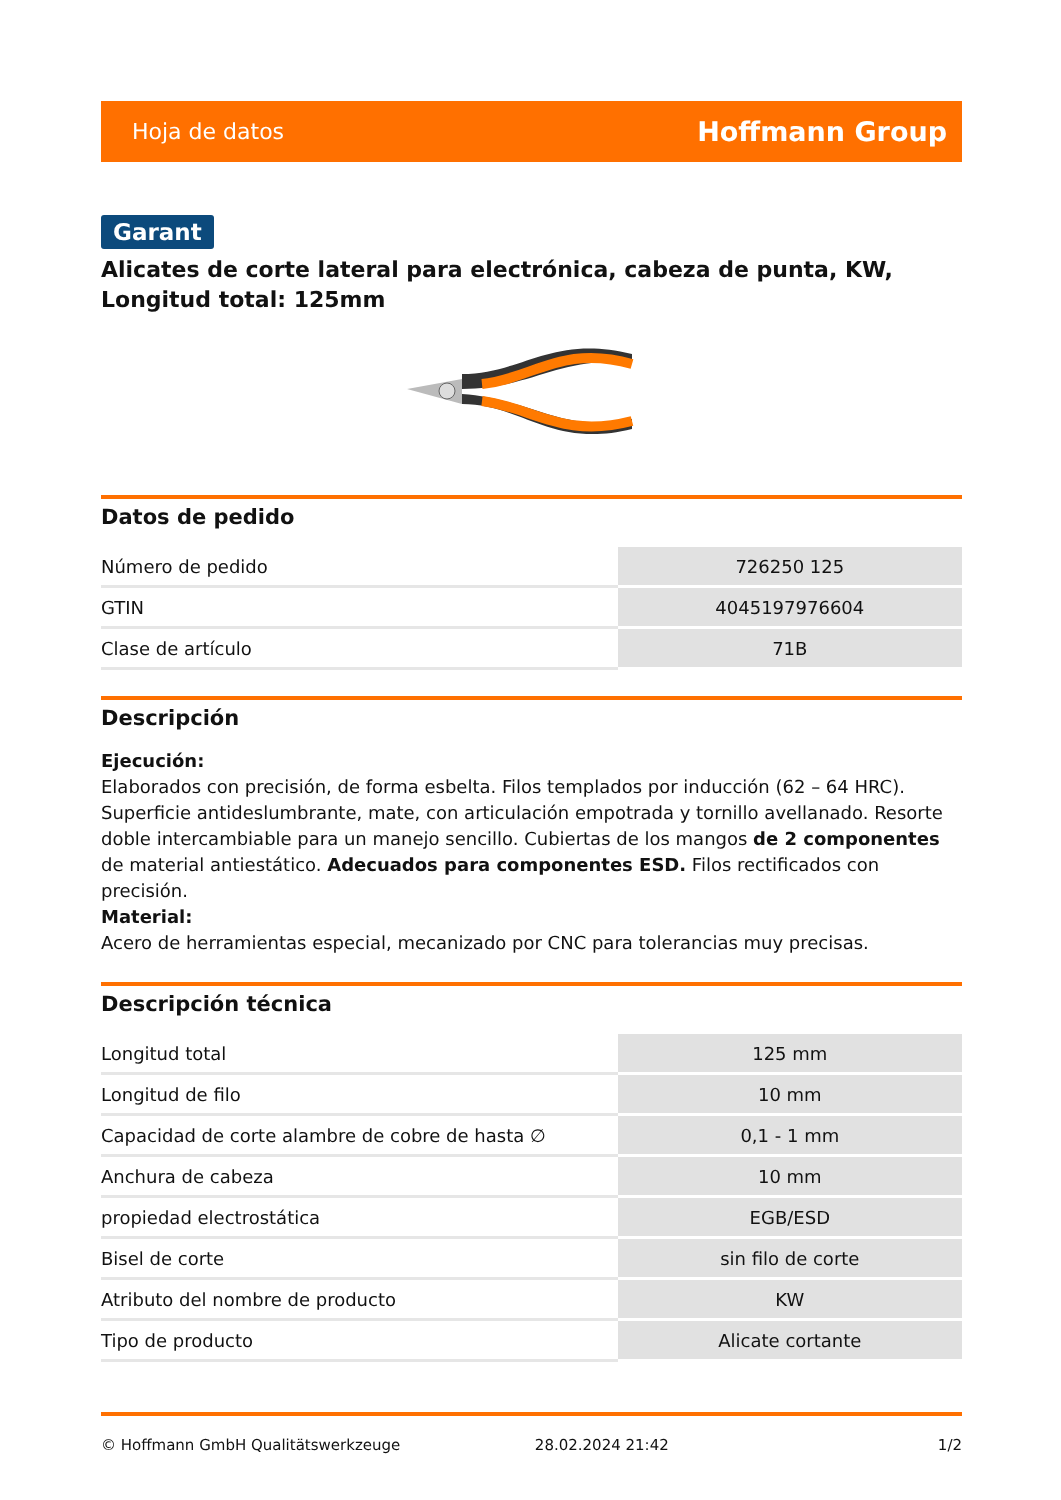Hoja de datos Hoffmann Group
Garant
Alicates de corte lateral para electrónica, cabeza de punta, KW, Longitud total: 125mm
Datos de pedido
| Número de pedido | 726250 125 |
| GTIN | 4045197976604 |
| Clase de artículo | 71B |
Descripción
Ejecución:
Elaborados con precisión, de forma esbelta. Filos templados por inducción (62 – 64 HRC). Superficie antideslumbrante, mate, con articulación empotrada y tornillo avellanado. Resorte doble intercambiable para un manejo sencillo. Cubiertas de los mangos de 2 componentes de material antiestático. Adecuados para componentes ESD. Filos rectificados con precisión.
Material:
Acero de herramientas especial, mecanizado por CNC para tolerancias muy precisas.
Descripción técnica
| Longitud total | 125 mm |
| Longitud de filo | 10 mm |
| Capacidad de corte alambre de cobre de hasta ∅ | 0,1 - 1 mm |
| Anchura de cabeza | 10 mm |
| propiedad electrostática | EGB/ESD |
| Bisel de corte | sin filo de corte |
| Atributo del nombre de producto | KW |
| Tipo de producto | Alicate cortante |
© Hoffmann GmbH Qualitätswerkzeuge 28.02.2024 21:42 1/2